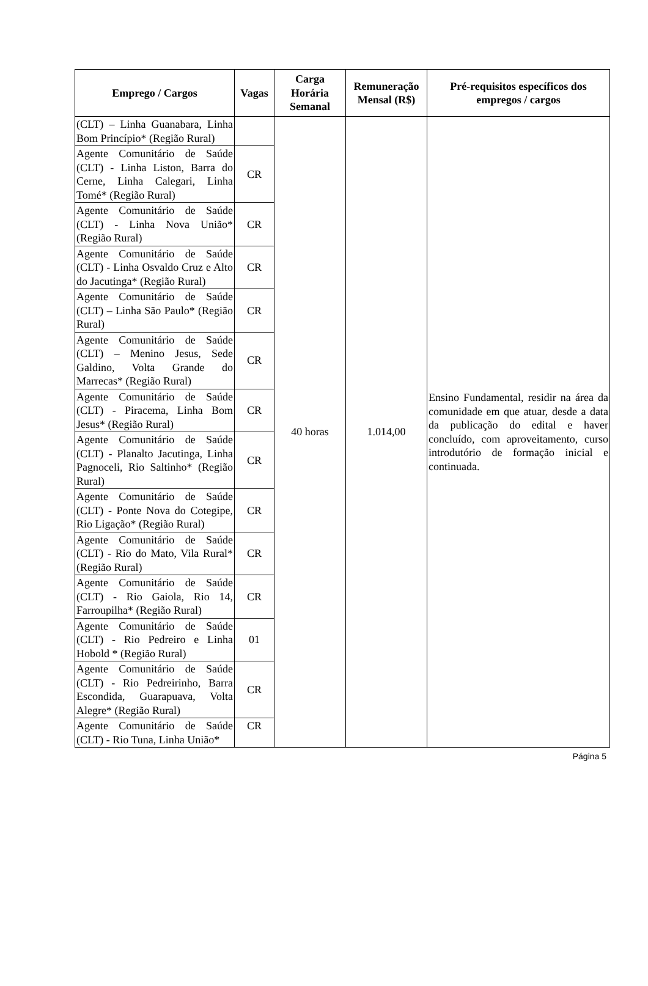| Emprego / Cargos | Vagas | Carga Horária Semanal | Remuneração Mensal (R$) | Pré-requisitos específicos dos empregos / cargos |
| --- | --- | --- | --- | --- |
| (CLT) – Linha Guanabara, Linha Bom Princípio* (Região Rural) | | 40 horas | 1.014,00 | Ensino Fundamental, residir na área da comunidade em que atuar, desde a data da publicação do edital e haver concluído, com aproveitamento, curso introdutório de formação inicial e continuada. |
| Agente Comunitário de Saúde (CLT) - Linha Liston, Barra do Cerne, Linha Calegari, Linha Tomé* (Região Rural) | CR | | | |
| Agente Comunitário de Saúde (CLT) - Linha Nova União* (Região Rural) | CR | | | |
| Agente Comunitário de Saúde (CLT) - Linha Osvaldo Cruz e Alto do Jacutinga* (Região Rural) | CR | | | |
| Agente Comunitário de Saúde (CLT) – Linha São Paulo* (Região Rural) | CR | | | |
| Agente Comunitário de Saúde (CLT) – Menino Jesus, Sede Galdino, Volta Grande do Marrecas* (Região Rural) | CR | | | |
| Agente Comunitário de Saúde (CLT) - Piracema, Linha Bom Jesus* (Região Rural) | CR | | | |
| Agente Comunitário de Saúde (CLT) - Planalto Jacutinga, Linha Pagnoceli, Rio Saltinho* (Região Rural) | CR | | | |
| Agente Comunitário de Saúde (CLT) - Ponte Nova do Cotegipe, Rio Ligação* (Região Rural) | CR | | | |
| Agente Comunitário de Saúde (CLT) - Rio do Mato, Vila Rural* (Região Rural) | CR | | | |
| Agente Comunitário de Saúde (CLT) - Rio Gaiola, Rio 14, Farroupilha* (Região Rural) | CR | | | |
| Agente Comunitário de Saúde (CLT) - Rio Pedreiro e Linha Hobold * (Região Rural) | 01 | | | |
| Agente Comunitário de Saúde (CLT) - Rio Pedreirinho, Barra Escondida, Guarapuava, Volta Alegre* (Região Rural) | CR | | | |
| Agente Comunitário de Saúde (CLT) - Rio Tuna, Linha União* | CR | | | |
Página 5